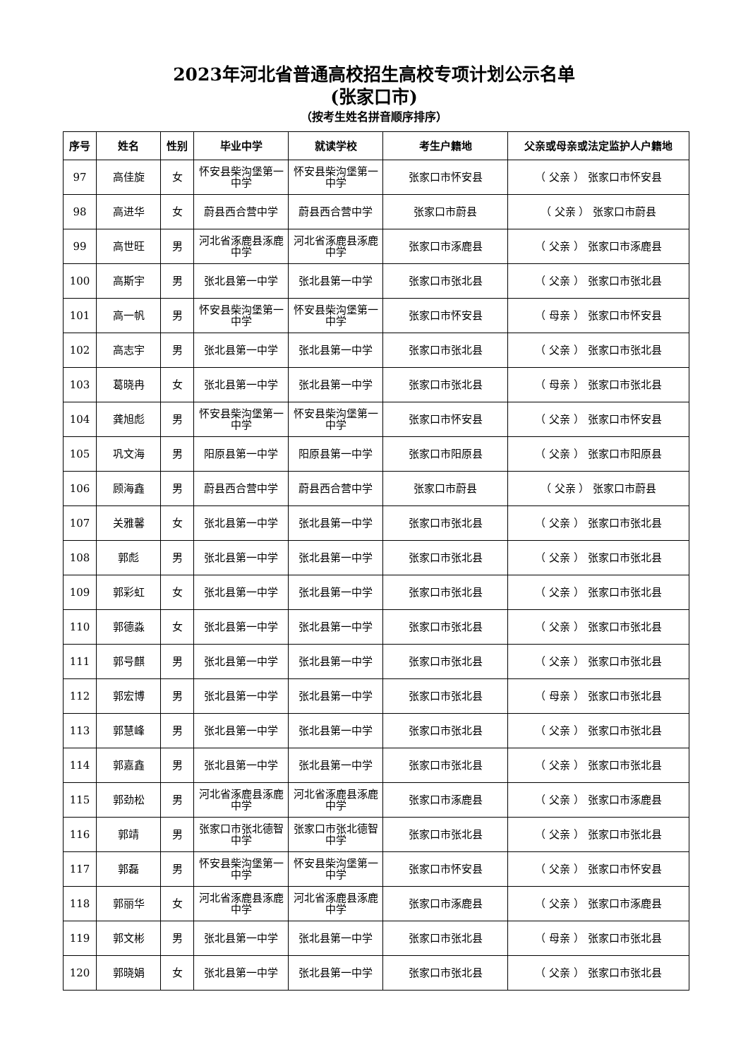2023年河北省普通高校招生高校专项计划公示名单
(张家口市)
（按考生姓名拼音顺序排序）
| 序号 | 姓名 | 性别 | 毕业中学 | 就读学校 | 考生户籍地 | 父亲或母亲或法定监护人户籍地 |
| --- | --- | --- | --- | --- | --- | --- |
| 97 | 高佳旋 | 女 | 怀安县柴沟堡第一中学 | 怀安县柴沟堡第一中学 | 张家口市怀安县 | （ 父亲 ） 张家口市怀安县 |
| 98 | 高进华 | 女 | 蔚县西合营中学 | 蔚县西合营中学 | 张家口市蔚县 | （ 父亲 ） 张家口市蔚县 |
| 99 | 高世旺 | 男 | 河北省涿鹿县涿鹿中学 | 河北省涿鹿县涿鹿中学 | 张家口市涿鹿县 | （ 父亲 ） 张家口市涿鹿县 |
| 100 | 高斯宇 | 男 | 张北县第一中学 | 张北县第一中学 | 张家口市张北县 | （ 父亲 ） 张家口市张北县 |
| 101 | 高一帆 | 男 | 怀安县柴沟堡第一中学 | 怀安县柴沟堡第一中学 | 张家口市怀安县 | （ 母亲 ） 张家口市怀安县 |
| 102 | 高志宇 | 男 | 张北县第一中学 | 张北县第一中学 | 张家口市张北县 | （ 父亲 ） 张家口市张北县 |
| 103 | 葛晓冉 | 女 | 张北县第一中学 | 张北县第一中学 | 张家口市张北县 | （ 母亲 ） 张家口市张北县 |
| 104 | 龚旭彪 | 男 | 怀安县柴沟堡第一中学 | 怀安县柴沟堡第一中学 | 张家口市怀安县 | （ 父亲 ） 张家口市怀安县 |
| 105 | 巩文海 | 男 | 阳原县第一中学 | 阳原县第一中学 | 张家口市阳原县 | （ 父亲 ） 张家口市阳原县 |
| 106 | 顾海鑫 | 男 | 蔚县西合营中学 | 蔚县西合营中学 | 张家口市蔚县 | （ 父亲 ） 张家口市蔚县 |
| 107 | 关雅馨 | 女 | 张北县第一中学 | 张北县第一中学 | 张家口市张北县 | （ 父亲 ） 张家口市张北县 |
| 108 | 郭彪 | 男 | 张北县第一中学 | 张北县第一中学 | 张家口市张北县 | （ 父亲 ） 张家口市张北县 |
| 109 | 郭彩虹 | 女 | 张北县第一中学 | 张北县第一中学 | 张家口市张北县 | （ 父亲 ） 张家口市张北县 |
| 110 | 郭德淼 | 女 | 张北县第一中学 | 张北县第一中学 | 张家口市张北县 | （ 父亲 ） 张家口市张北县 |
| 111 | 郭号麒 | 男 | 张北县第一中学 | 张北县第一中学 | 张家口市张北县 | （ 父亲 ） 张家口市张北县 |
| 112 | 郭宏博 | 男 | 张北县第一中学 | 张北县第一中学 | 张家口市张北县 | （ 母亲 ） 张家口市张北县 |
| 113 | 郭慧峰 | 男 | 张北县第一中学 | 张北县第一中学 | 张家口市张北县 | （ 父亲 ） 张家口市张北县 |
| 114 | 郭嘉鑫 | 男 | 张北县第一中学 | 张北县第一中学 | 张家口市张北县 | （ 父亲 ） 张家口市张北县 |
| 115 | 郭劲松 | 男 | 河北省涿鹿县涿鹿中学 | 河北省涿鹿县涿鹿中学 | 张家口市涿鹿县 | （ 父亲 ） 张家口市涿鹿县 |
| 116 | 郭靖 | 男 | 张家口市张北德智中学 | 张家口市张北德智中学 | 张家口市张北县 | （ 父亲 ） 张家口市张北县 |
| 117 | 郭磊 | 男 | 怀安县柴沟堡第一中学 | 怀安县柴沟堡第一中学 | 张家口市怀安县 | （ 父亲 ） 张家口市怀安县 |
| 118 | 郭丽华 | 女 | 河北省涿鹿县涿鹿中学 | 河北省涿鹿县涿鹿中学 | 张家口市涿鹿县 | （ 父亲 ） 张家口市涿鹿县 |
| 119 | 郭文彬 | 男 | 张北县第一中学 | 张北县第一中学 | 张家口市张北县 | （ 母亲 ） 张家口市张北县 |
| 120 | 郭晓娟 | 女 | 张北县第一中学 | 张北县第一中学 | 张家口市张北县 | （ 父亲 ） 张家口市张北县 |